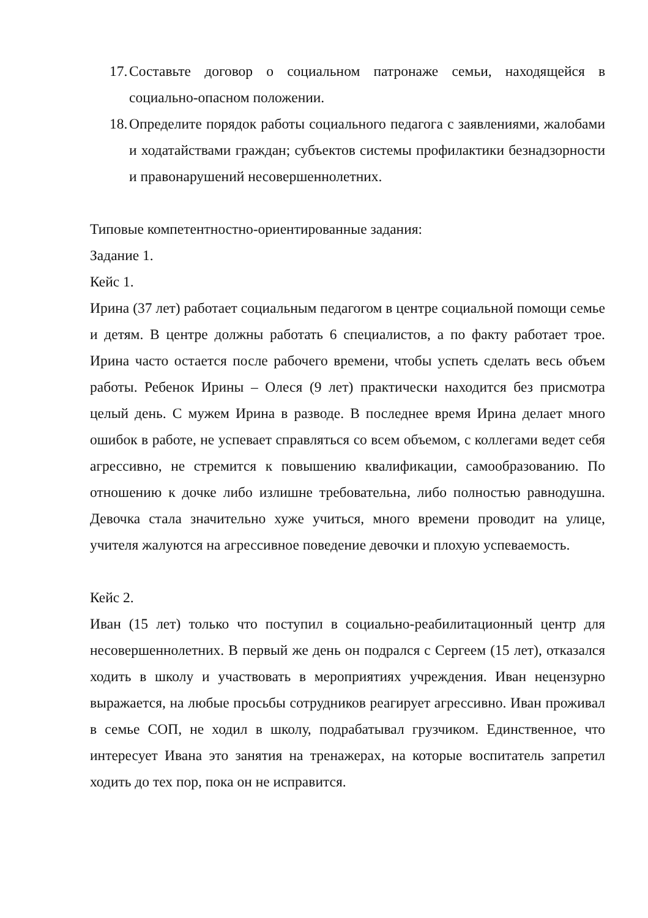17.
Составьте договор о социальном патронаже семьи, находящейся в социально-опасном положении.
18.
Определите порядок работы социального педагога с заявлениями, жалобами и ходатайствами граждан; субъектов системы профилактики безнадзорности и правонарушений несовершеннолетних.
Типовые компетентностно-ориентированные задания:
Задание 1.
Кейс 1.
Ирина (37 лет) работает социальным педагогом в центре социальной помощи семье и детям. В центре должны работать 6 специалистов, а по факту работает трое. Ирина часто остается после рабочего времени, чтобы успеть сделать весь объем работы. Ребенок Ирины – Олеся (9 лет) практически находится без присмотра целый день. С мужем Ирина в разводе. В последнее время Ирина делает много ошибок в работе, не успевает справляться со всем объемом, с коллегами ведет себя агрессивно, не стремится к повышению квалификации, самообразованию. По отношению к дочке либо излишне требовательна, либо полностью равнодушна. Девочка стала значительно хуже учиться, много времени проводит на улице, учителя жалуются на агрессивное поведение девочки и плохую успеваемость.
Кейс 2.
Иван (15 лет) только что поступил в социально-реабилитационный центр для несовершеннолетних. В первый же день он подрался с Сергеем (15 лет), отказался ходить в школу и участвовать в мероприятиях учреждения. Иван нецензурно выражается, на любые просьбы сотрудников реагирует агрессивно. Иван проживал в семье СОП, не ходил в школу, подрабатывал грузчиком. Единственное, что интересует Ивана это занятия на тренажерах, на которые воспитатель запретил ходить до тех пор, пока он не исправится.